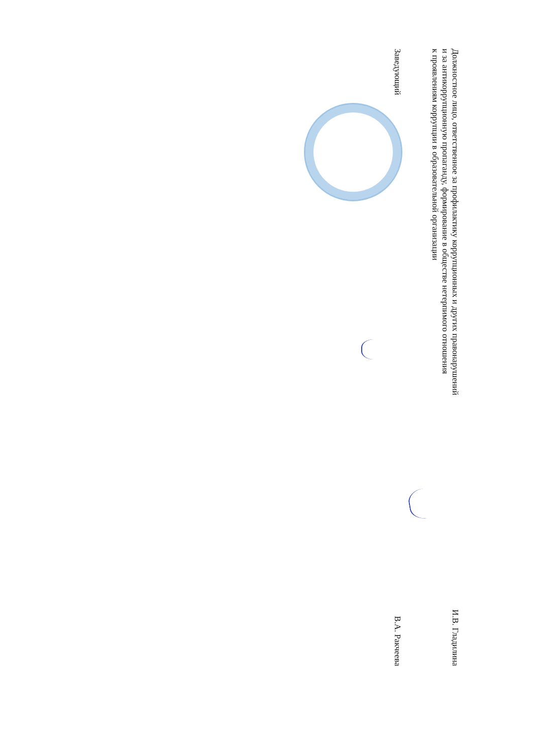Должностное лицо, ответственное за профилактику коррупционных и других правонарушений
и за антикоррупционную пропаганду, формирование в обществе нетерпимого отношения
к проявлениям коррупции в образовательной организации
И.В. Гладилина
Заведующий
В.А. Ракчеева